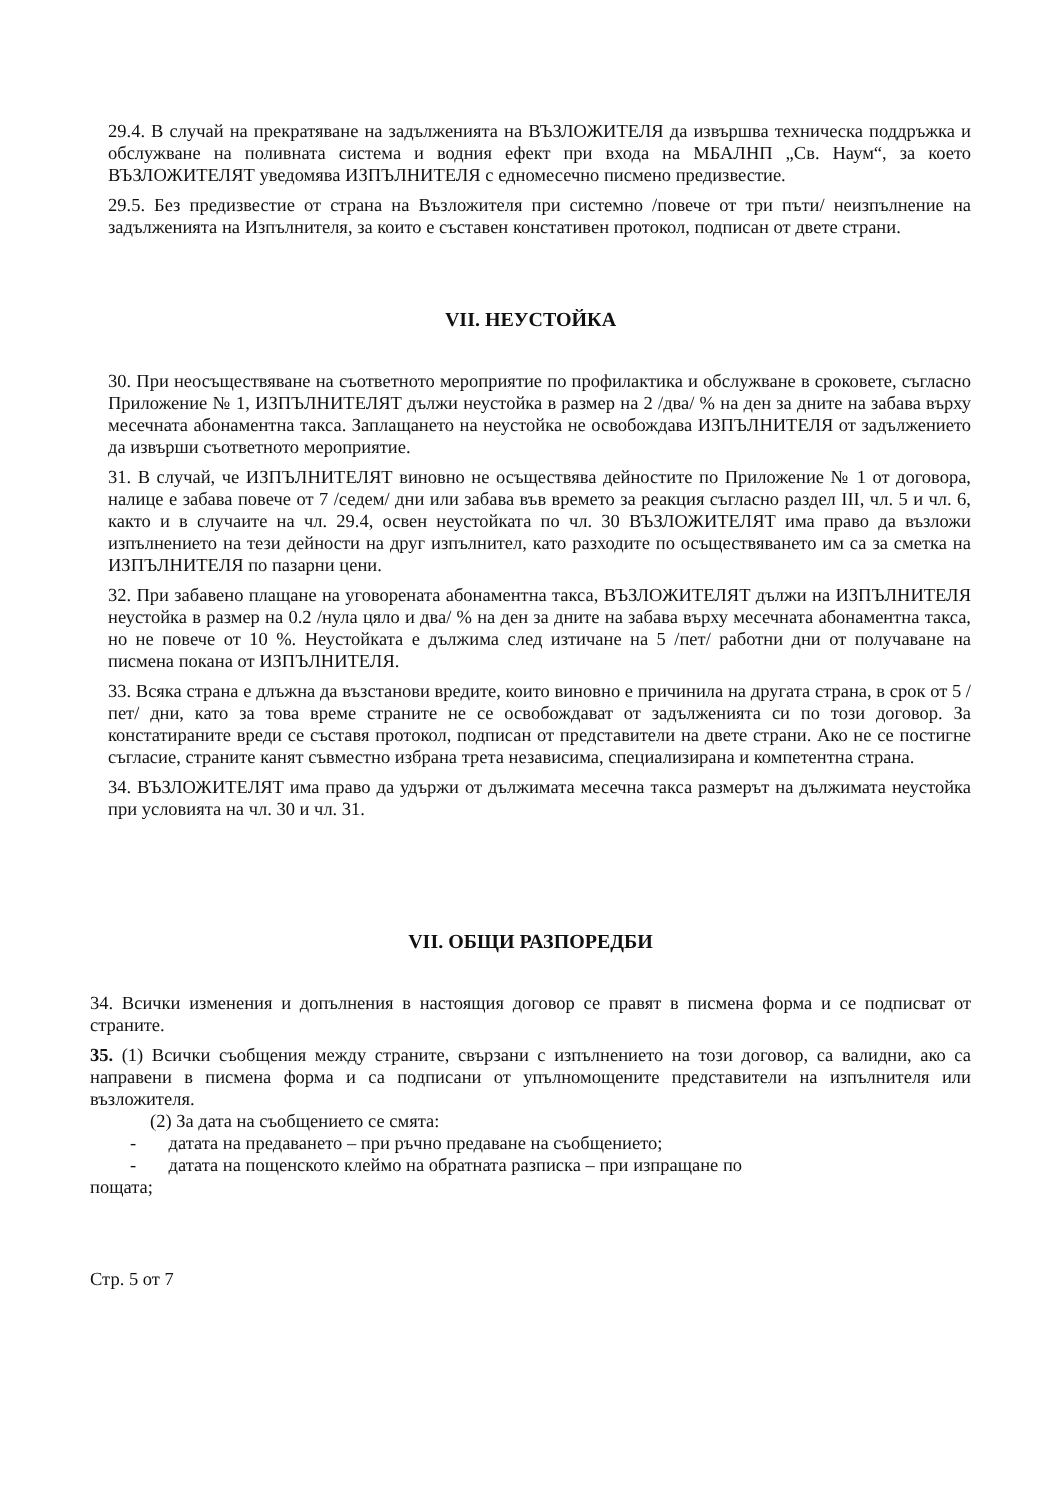29.4. В случай на прекратяване на задълженията на ВЪЗЛОЖИТЕЛЯ да извършва техническа поддръжка и обслужване на поливната система и водния ефект при входа на МБАЛНП „Св. Наум“, за което ВЪЗЛОЖИТЕЛЯТ уведомява ИЗПЪЛНИТЕЛЯ с едномесечно писмено предизвестие.
29.5. Без предизвестие от страна на Възложителя при системно /повече от три пъти/ неизпълнение на задълженията на Изпълнителя, за които е съставен констативен протокол, подписан от двете страни.
VII. НЕУСТОЙКА
30. При неосъществяване на съответното мероприятие по профилактика и обслужване в сроковете, съгласно Приложение № 1, ИЗПЪЛНИТЕЛЯТ дължи неустойка в размер на 2 /два/ % на ден за дните на забава върху месечната абонаментна такса. Заплащането на неустойка не освобождава ИЗПЪЛНИТЕЛЯ от задължението да извърши съответното мероприятие.
31. В случай, че ИЗПЪЛНИТЕЛЯТ виновно не осъществява дейностите по Приложение № 1 от договора, налице е забава повече от 7 /седем/ дни или забава във времето за реакция съгласно раздел III, чл. 5 и чл. 6, както и в случаите на чл. 29.4, освен неустойката по чл. 30 ВЪЗЛОЖИТЕЛЯТ има право да възложи изпълнението на тези дейности на друг изпълнител, като разходите по осъществяването им са за сметка на ИЗПЪЛНИТЕЛЯ по пазарни цени.
32. При забавено плащане на уговорената абонаментна такса, ВЪЗЛОЖИТЕЛЯТ дължи на ИЗПЪЛНИТЕЛЯ неустойка в размер на 0.2 /нула цяло и два/ % на ден за дните на забава върху месечната абонаментна такса, но не повече от 10 %. Неустойката е дължима след изтичане на 5 /пет/ работни дни от получаване на писмена покана от ИЗПЪЛНИТЕЛЯ.
33. Всяка страна е длъжна да възстанови вредите, които виновно е причинила на другата страна, в срок от 5 /пет/ дни, като за това време страните не се освобождават от задълженията си по този договор. За констатираните вреди се съставя протокол, подписан от представители на двете страни. Ако не се постигне съгласие, страните канят съвместно избрана трета независима, специализирана и компетентна страна.
34. ВЪЗЛОЖИТЕЛЯТ има право да удържи от дължимата месечна такса размерът на дължимата неустойка при условията на чл. 30 и чл. 31.
VII. ОБЩИ РАЗПОРЕДБИ
34. Всички изменения и допълнения в настоящия договор се правят в писмена форма и се подписват от страните.
35. (1) Всички съобщения между страните, свързани с изпълнението на този договор, са валидни, ако са направени в писмена форма и са подписани от упълномощените представители на изпълнителя или възложителя.
(2) За дата на съобщението се смята:
- датата на предаването – при ръчно предаване на съобщението;
- датата на пощенското клеймо на обратната разписка – при изпращане по
пощата;
Стр. 5 от 7